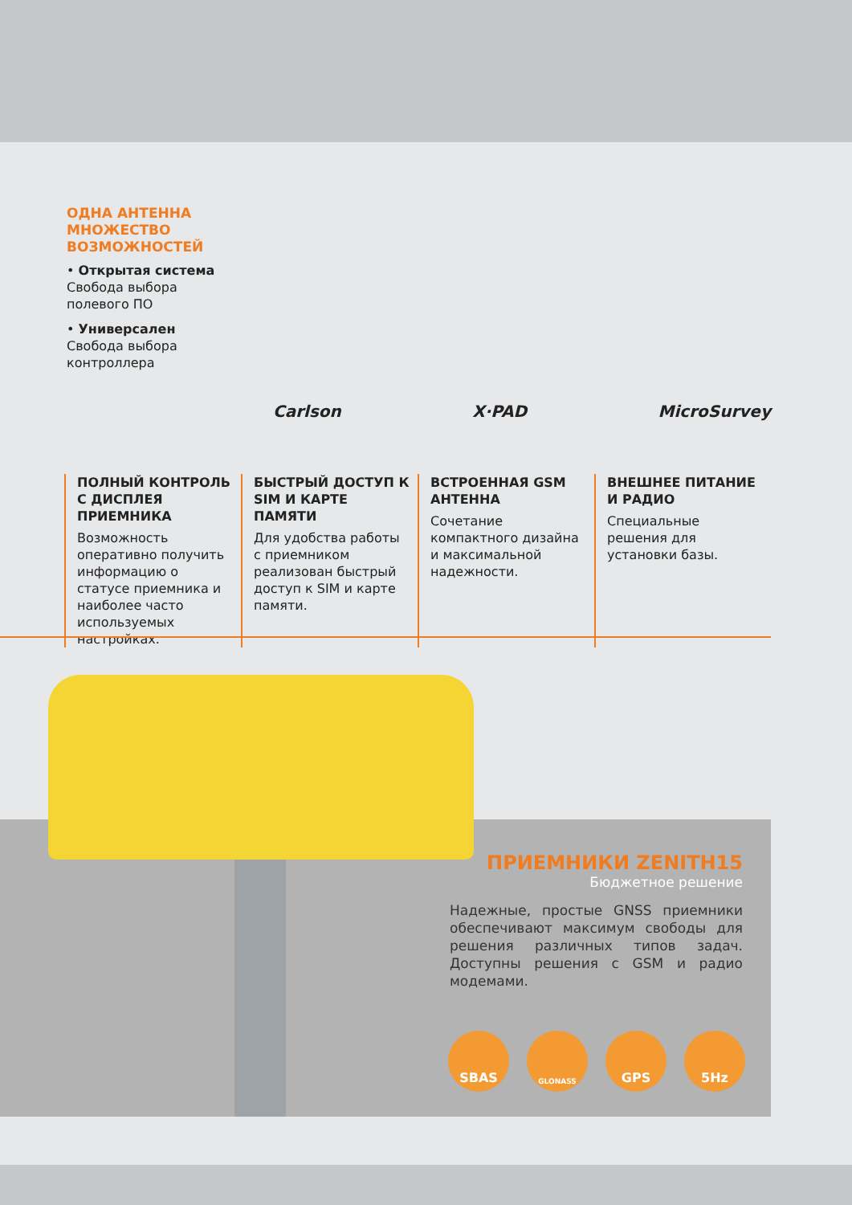ОДНА АНТЕННА МНОЖЕСТВО ВОЗМОЖНОСТЕЙ
• Открытая система
Свобода выбора полевого ПО
• Универсален
Свобода выбора контроллера
Carlson X·PAD MicroSurvey
ПОЛНЫЙ КОНТРОЛЬ С ДИСПЛЕЯ ПРИЕМНИКА
Возможность оперативно получить информацию о статусе приемника и наиболее часто используемых настройках.
БЫСТРЫЙ ДОСТУП К SIM И КАРТЕ ПАМЯТИ
Для удобства работы с приемником реализован быстрый доступ к SIM и карте памяти.
ВСТРОЕННАЯ GSM АНТЕННА
Сочетание компактного дизайна и максимальной надежности.
ВНЕШНЕЕ ПИТАНИЕ И РАДИО
Специальные решения для установки базы.
ПРИЕМНИКИ ZENITH15
Бюджетное решение
Надежные, простые GNSS приемники обеспечивают максимум свободы для решения различных типов задач. Доступны решения с GSM и радио модемами.
SBAS
GLONASS
GPS 5Hz